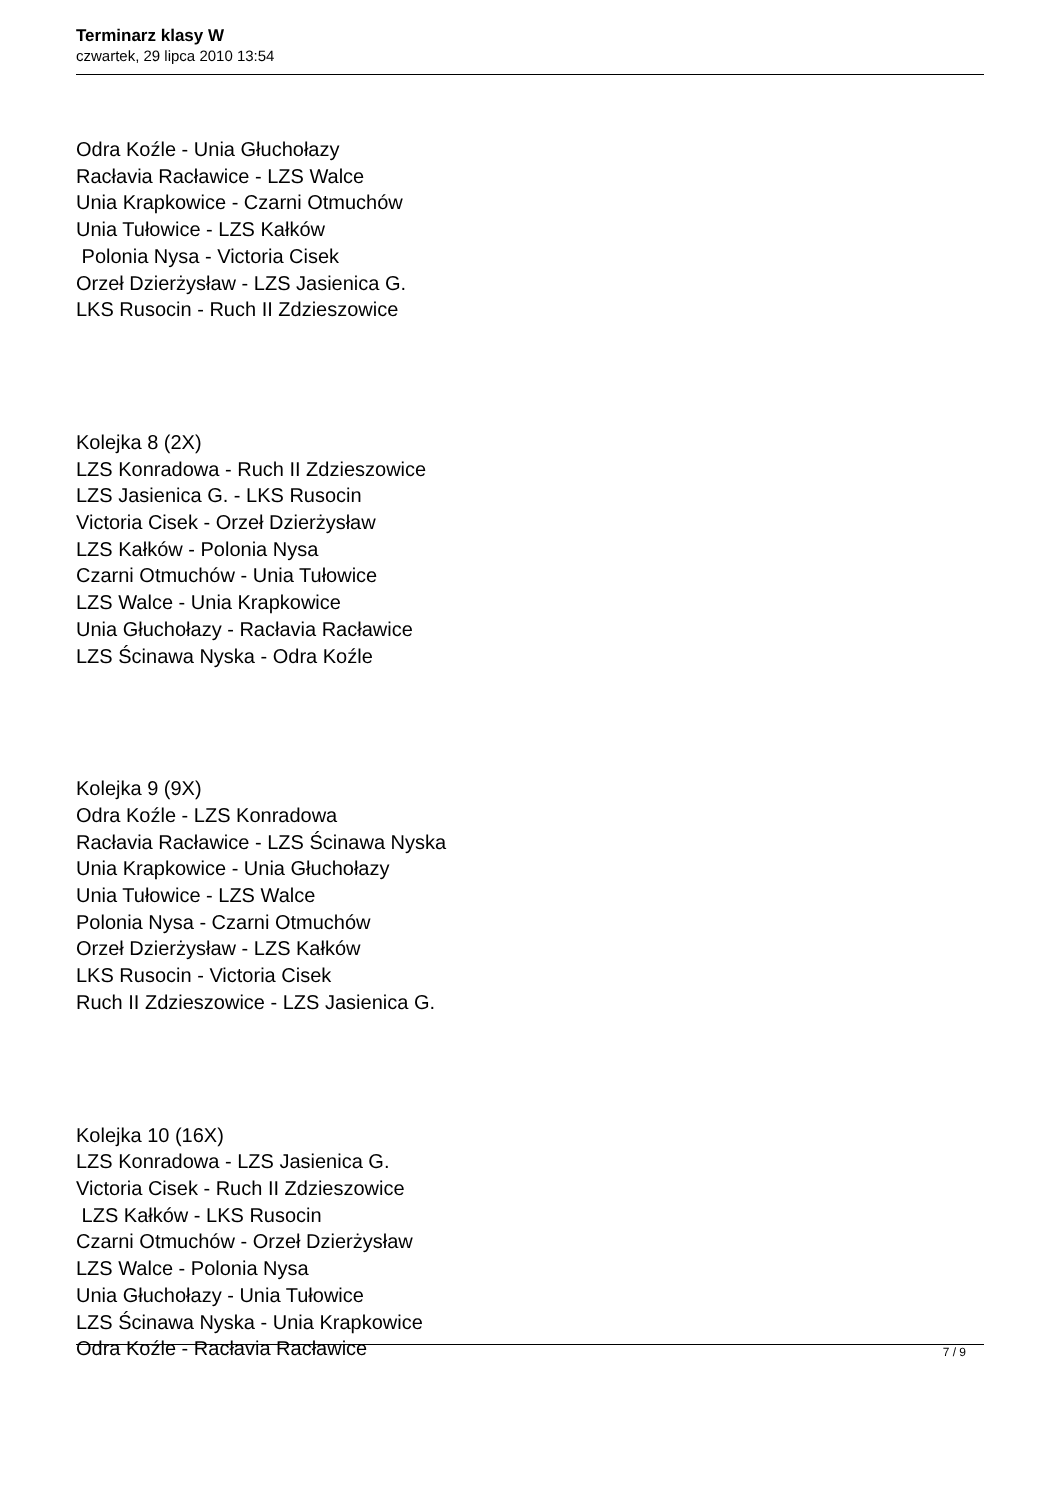Terminarz klasy W
czwartek, 29 lipca 2010 13:54
Odra Koźle - Unia Głuchołazy
Racłavia Racławice - LZS Walce
Unia Krapkowice - Czarni Otmuchów
Unia Tułowice - LZS Kałków
Polonia Nysa - Victoria Cisek
Orzeł Dzierżysław - LZS Jasienica G.
LKS Rusocin - Ruch II Zdzieszowice
Kolejka 8 (2X)
LZS Konradowa - Ruch II Zdzieszowice
LZS Jasienica G. - LKS Rusocin
Victoria Cisek - Orzeł Dzierżysław
LZS Kałków - Polonia Nysa
Czarni Otmuchów - Unia Tułowice
LZS Walce - Unia Krapkowice
Unia Głuchołazy - Racłavia Racławice
LZS Ścinawa Nyska - Odra Koźle
Kolejka 9 (9X)
Odra Koźle - LZS Konradowa
Racłavia Racławice - LZS Ścinawa Nyska
Unia Krapkowice - Unia Głuchołazy
Unia Tułowice - LZS Walce
Polonia Nysa - Czarni Otmuchów
Orzeł Dzierżysław - LZS Kałków
LKS Rusocin - Victoria Cisek
Ruch II Zdzieszowice - LZS Jasienica G.
Kolejka 10 (16X)
LZS Konradowa - LZS Jasienica G.
Victoria Cisek - Ruch II Zdzieszowice
LZS Kałków - LKS Rusocin
Czarni Otmuchów - Orzeł Dzierżysław
LZS Walce - Polonia Nysa
Unia Głuchołazy - Unia Tułowice
LZS Ścinawa Nyska - Unia Krapkowice
Odra Koźle - Racłavia Racławice
7 / 9